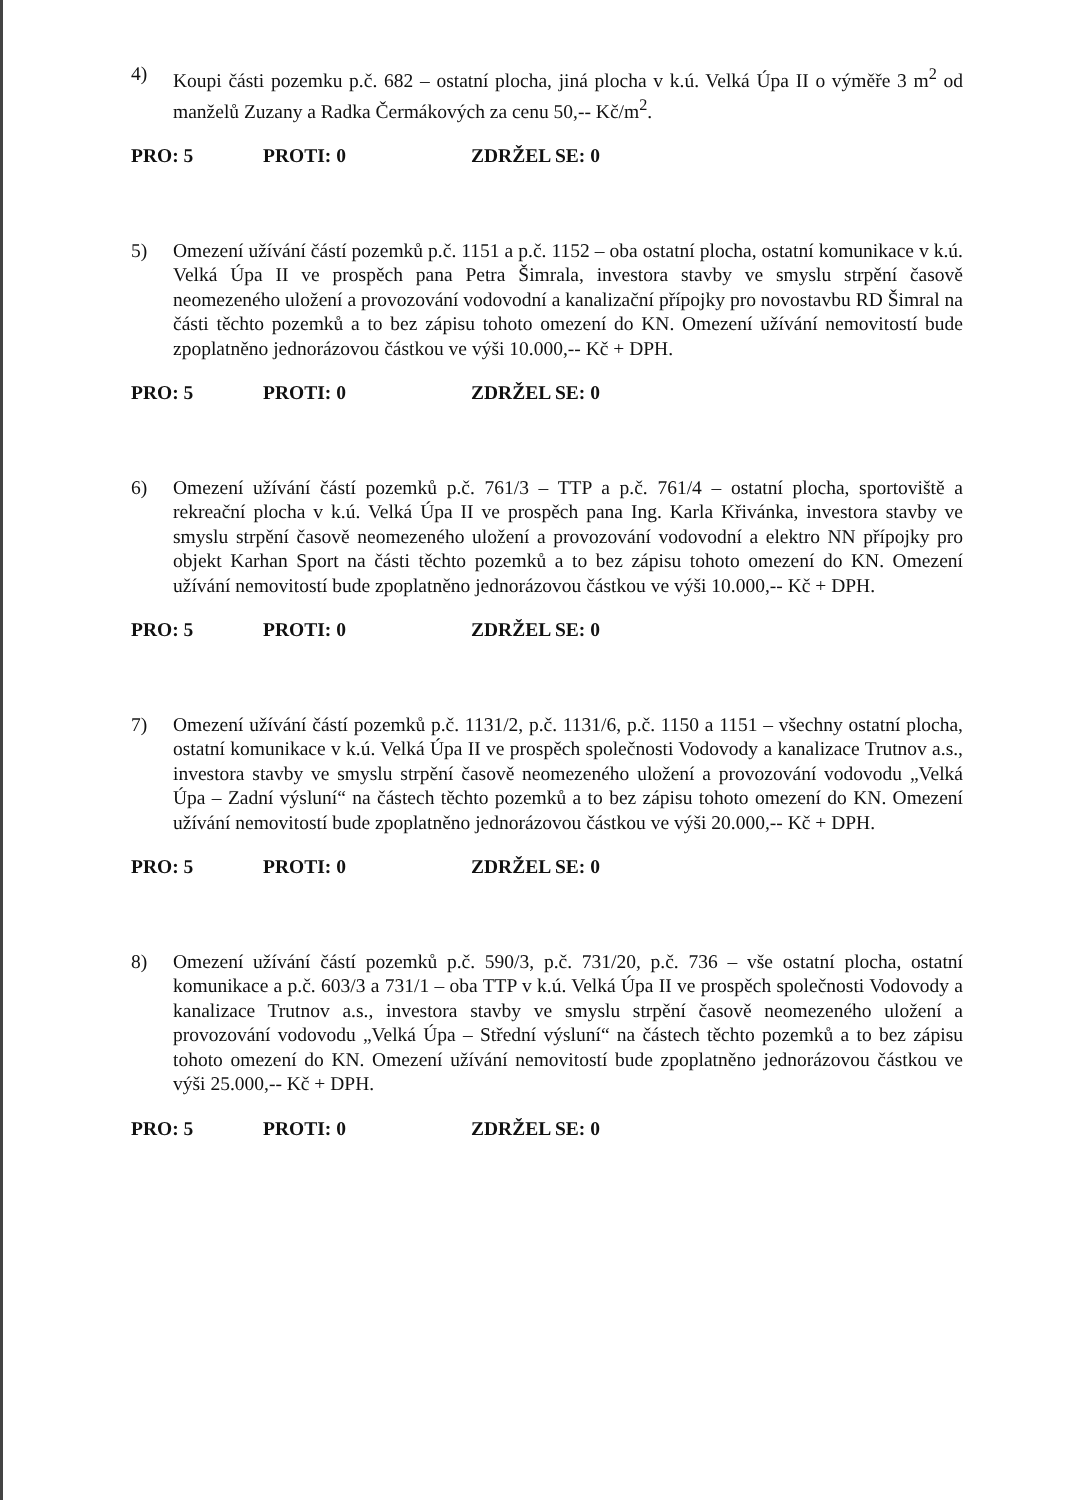4) Koupi části pozemku p.č. 682 – ostatní plocha, jiná plocha v k.ú. Velká Úpa II o výměře 3 m<sup>2</sup> od manželů Zuzany a Radka Čermákových za cenu 50,-- Kč/m<sup>2</sup>.
PRO: 5 PROTI: 0 ZDRŽEL SE: 0
5) Omezení užívání částí pozemků p.č. 1151 a p.č. 1152 – oba ostatní plocha, ostatní komunikace v k.ú. Velká Úpa II ve prospěch pana Petra Šimrala, investora stavby ve smyslu strpění časově neomezeného uložení a provozování vodovodní a kanalizační přípojky pro novostavbu RD Šimral na části těchto pozemků a to bez zápisu tohoto omezení do KN. Omezení užívání nemovitostí bude zpoplatněno jednorázovou částkou ve výši 10.000,-- Kč + DPH.
PRO: 5 PROTI: 0 ZDRŽEL SE: 0
6) Omezení užívání částí pozemků p.č. 761/3 – TTP a p.č. 761/4 – ostatní plocha, sportoviště a rekreační plocha v k.ú. Velká Úpa II ve prospěch pana Ing. Karla Křivánka, investora stavby ve smyslu strpění časově neomezeného uložení a provozování vodovodní a elektro NN přípojky pro objekt Karhan Sport na části těchto pozemků a to bez zápisu tohoto omezení do KN. Omezení užívání nemovitostí bude zpoplatněno jednorázovou částkou ve výši 10.000,-- Kč + DPH.
PRO: 5 PROTI: 0 ZDRŽEL SE: 0
7) Omezení užívání částí pozemků p.č. 1131/2, p.č. 1131/6, p.č. 1150 a 1151 – všechny ostatní plocha, ostatní komunikace v k.ú. Velká Úpa II ve prospěch společnosti Vodovody a kanalizace Trutnov a.s., investora stavby ve smyslu strpění časově neomezeného uložení a provozování vodovodu „Velká Úpa – Zadní výsluní“ na částech těchto pozemků a to bez zápisu tohoto omezení do KN. Omezení užívání nemovitostí bude zpoplatněno jednorázovou částkou ve výši 20.000,-- Kč + DPH.
PRO: 5 PROTI: 0 ZDRŽEL SE: 0
8) Omezení užívání částí pozemků p.č. 590/3, p.č. 731/20, p.č. 736 – vše ostatní plocha, ostatní komunikace a p.č. 603/3 a 731/1 – oba TTP v k.ú. Velká Úpa II ve prospěch společnosti Vodovody a kanalizace Trutnov a.s., investora stavby ve smyslu strpění časově neomezeného uložení a provozování vodovodu „Velká Úpa – Střední výsluní“ na částech těchto pozemků a to bez zápisu tohoto omezení do KN. Omezení užívání nemovitostí bude zpoplatněno jednorázovou částkou ve výši 25.000,-- Kč + DPH.
PRO: 5 PROTI: 0 ZDRŽEL SE: 0